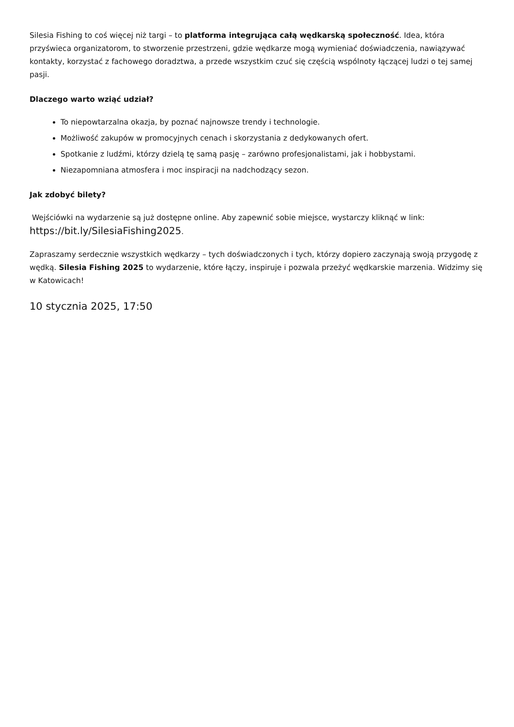Silesia Fishing to coś więcej niż targi – to platforma integrująca całą wędkarską społeczność. Idea, która przyświeca organizatorom, to stworzenie przestrzeni, gdzie wędkarze mogą wymieniać doświadczenia, nawiązywać kontakty, korzystać z fachowego doradztwa, a przede wszystkim czuć się częścią wspólnoty łączącej ludzi o tej samej pasji.
Dlaczego warto wziąć udział?
To niepowtarzalna okazja, by poznać najnowsze trendy i technologie.
Możliwość zakupów w promocyjnych cenach i skorzystania z dedykowanych ofert.
Spotkanie z ludźmi, którzy dzielą tę samą pasję – zarówno profesjonalistami, jak i hobbystami.
Niezapomniana atmosfera i moc inspiracji na nadchodzący sezon.
Jak zdobyć bilety?
Wejściówki na wydarzenie są już dostępne online. Aby zapewnić sobie miejsce, wystarczy kliknąć w link: https://bit.ly/SilesiaFishing2025.
Zapraszamy serdecznie wszystkich wędkarzy – tych doświadczonych i tych, którzy dopiero zaczynają swoją przygodę z wędką. Silesia Fishing 2025 to wydarzenie, które łączy, inspiruje i pozwala przeżyć wędkarskie marzenia. Widzimy się w Katowicach!
10 stycznia 2025, 17:50